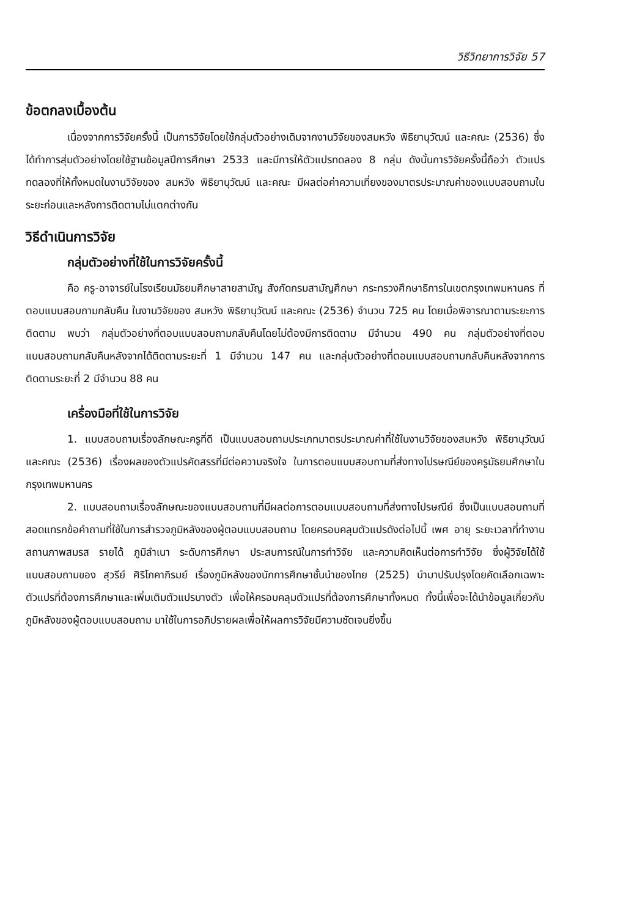วิธีวิทยาการวิจัย 57
ข้อตกลงเบื้องต้น
เนื่องจากการวิจัยครั้งนี้ เป็นการวิจัยโดยใช้กลุ่มตัวอย่างเดิมจากงานวิจัยของสมหวัง พิธิยานุวัฒน์ และคณะ (2536) ซึ่งได้ทำการสุ่มตัวอย่างโดยใช้ฐานข้อมูลปีการศึกษา 2533 และมีการให้ตัวแปรทดลอง 8 กลุ่ม ดังนั้นการวิจัยครั้งนี้ถือว่า ตัวแปรทดลองที่ให้ทั้งหมดในงานวิจัยของ สมหวัง พิธิยานุวัฒน์ และคณะ มีผลต่อค่าความเที่ยงของมาตรประมาณค่าของแบบสอบถามในระยะก่อนและหลังการติดตามไม่แตกต่างกัน
วิธีดำเนินการวิจัย
กลุ่มตัวอย่างที่ใช้ในการวิจัยครั้งนี้
คือ ครู-อาจารย์ในโรงเรียนมัธยมศึกษาสายสามัญ สังกัดกรมสามัญศึกษา กระทรวงศึกษาธิการในเขตกรุงเทพมหานคร ที่ตอบแบบสอบถามกลับคืน ในงานวิจัยของ สมหวัง พิธิยานุวัฒน์ และคณะ (2536) จำนวน 725 คน โดยเมื่อพิจารณาตามระยะการติดตาม พบว่า กลุ่มตัวอย่างที่ตอบแบบสอบถามกลับคืนโดยไม่ต้องมีการติดตาม มีจำนวน 490 คน กลุ่มตัวอย่างที่ตอบแบบสอบถามกลับคืนหลังจากได้ติดตามระยะที่ 1 มีจำนวน 147 คน และกลุ่มตัวอย่างที่ตอบแบบสอบถามกลับคืนหลังจากการติดตามระยะที่ 2 มีจำนวน 88 คน
เครื่องมือที่ใช้ในการวิจัย
1. แบบสอบถามเรื่องลักษณะครูที่ดี เป็นแบบสอบถามประเภทมาตรประมาณค่าที่ใช้ในงานวิจัยของสมหวัง พิธิยานุวัฒน์ และคณะ (2536) เรื่องผลของตัวแปรคัดสรรที่มีต่อความจริงใจ ในการตอบแบบสอบถามที่ส่งทางไปรษณีย์ของครูมัธยมศึกษาในกรุงเทพมหานคร
2. แบบสอบถามเรื่องลักษณะของแบบสอบถามที่มีผลต่อการตอบแบบสอบถามที่ส่งทางไปรษณีย์ ซึ่งเป็นแบบสอบถามที่สอดแทรกข้อคำถามที่ใช้ในการสำรวจภูมิหลังของผู้ตอบแบบสอบถาม โดยครอบคลุมตัวแปรดังต่อไปนี้ เพศ อายุ ระยะเวลาที่ทำงาน สถานภาพสมรส รายได้ ภูมิลำเนา ระดับการศึกษา ประสบการณ์ในการทำวิจัย และความคิดเห็นต่อการทำวิจัย ซึ่งผู้วิจัยได้ใช้แบบสอบถามของ สุวรีย์ ศิริโภคาภิรมย์ เรื่องภูมิหลังของนักการศึกษาชั้นนำของไทย (2525) นำมาปรับปรุงโดยคัดเลือกเฉพาะตัวแปรที่ต้องการศึกษาและเพิ่มเติมตัวแปรบางตัว เพื่อให้ครอบคลุมตัวแปรที่ต้องการศึกษาทั้งหมด ทั้งนี้เพื่อจะได้นำข้อมูลเกี่ยวกับภูมิหลังของผู้ตอบแบบสอบถาม มาใช้ในการอภิปรายผลเพื่อให้ผลการวิจัยมีความชัดเจนยิ่งขึ้น